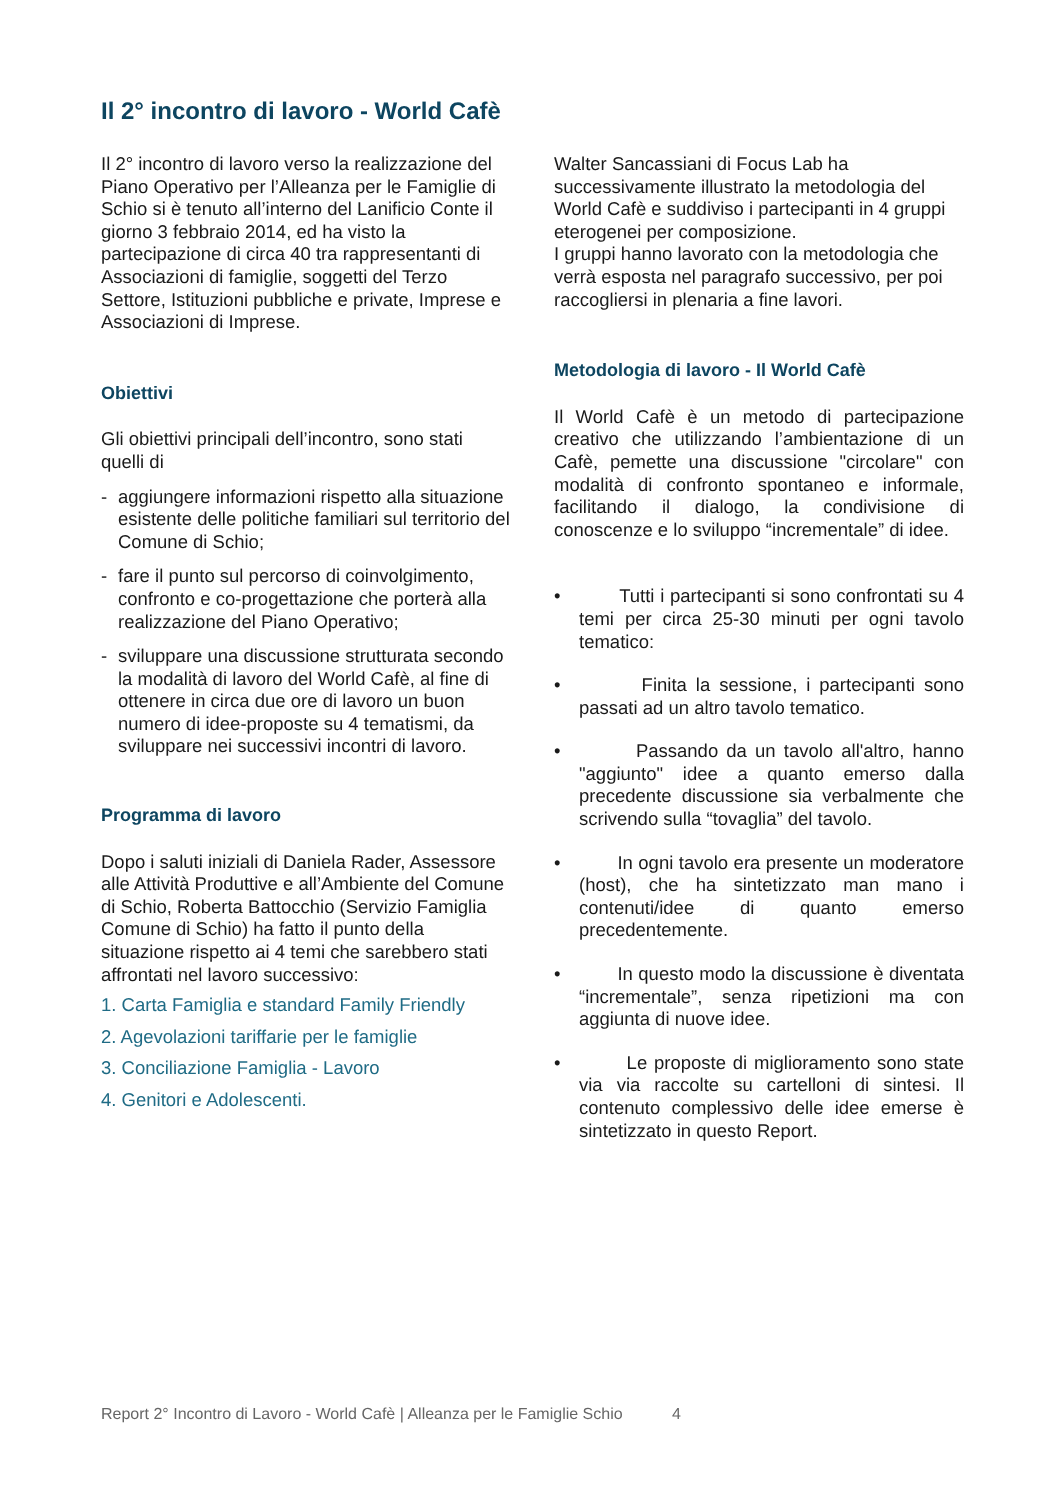Il 2° incontro di lavoro - World Cafè
Il 2° incontro di lavoro verso la realizzazione del Piano Operativo per l’Alleanza per le Famiglie di Schio si è tenuto all’interno del Lanificio Conte il giorno 3 febbraio 2014, ed ha visto la partecipazione di circa 40 tra rappresentanti di Associazioni di famiglie, soggetti del Terzo Settore, Istituzioni pubbliche e private, Imprese e Associazioni di Imprese.
Obiettivi
Gli obiettivi principali dell’incontro, sono stati quelli di
- aggiungere informazioni rispetto alla situazione esistente delle politiche familiari sul territorio del Comune di Schio;
- fare il punto sul percorso di coinvolgimento, confronto e co-progettazione che porterà alla realizzazione del Piano Operativo;
- sviluppare una discussione strutturata secondo la modalità di lavoro del World Cafè, al fine di ottenere in circa due ore di lavoro un buon numero di idee-proposte su 4 tematismi, da sviluppare nei successivi incontri di lavoro.
Programma di lavoro
Dopo i saluti iniziali di Daniela Rader, Assessore alle Attività Produttive e all’Ambiente del Comune di Schio, Roberta Battocchio (Servizio Famiglia Comune di Schio) ha fatto il punto della situazione rispetto ai 4 temi che sarebbero stati affrontati nel lavoro successivo:
1. Carta Famiglia e standard Family Friendly
2. Agevolazioni tariffarie per le famiglie
3. Conciliazione Famiglia - Lavoro
4. Genitori e Adolescenti.
Walter Sancassiani di Focus Lab ha successivamente illustrato la metodologia del World Cafè e suddiviso i partecipanti in 4 gruppi eterogenei per composizione.
I gruppi hanno lavorato con la metodologia che verrà esposta nel paragrafo successivo, per poi raccogliersi in plenaria a fine lavori.
Metodologia di lavoro - Il World Cafè
Il World Cafè è un metodo di partecipazione creativo che utilizzando l’ambientazione di un Cafè, pemette una discussione "circolare" con modalità di confronto spontaneo e informale, facilitando il dialogo, la condivisione di conoscenze e lo sviluppo “incrementale” di idee.
• Tutti i partecipanti si sono confrontati su 4 temi per circa 25-30 minuti per ogni tavolo tematico:
• Finita la sessione, i partecipanti sono passati ad un altro tavolo tematico.
• Passando da un tavolo all'altro, hanno "aggiunto" idee a quanto emerso dalla precedente discussione sia verbalmente che scrivendo sulla “tovaglia” del tavolo.
• In ogni tavolo era presente un moderatore (host), che ha sintetizzato man mano i contenuti/idee di quanto emerso precedentemente.
• In questo modo la discussione è diventata “incrementale”, senza ripetizioni ma con aggiunta di nuove idee.
• Le proposte di miglioramento sono state via via raccolte su cartelloni di sintesi. Il contenuto complessivo delle idee emerse è sintetizzato in questo Report.
Report 2° Incontro di Lavoro - World Cafè | Alleanza per le Famiglie Schio 4